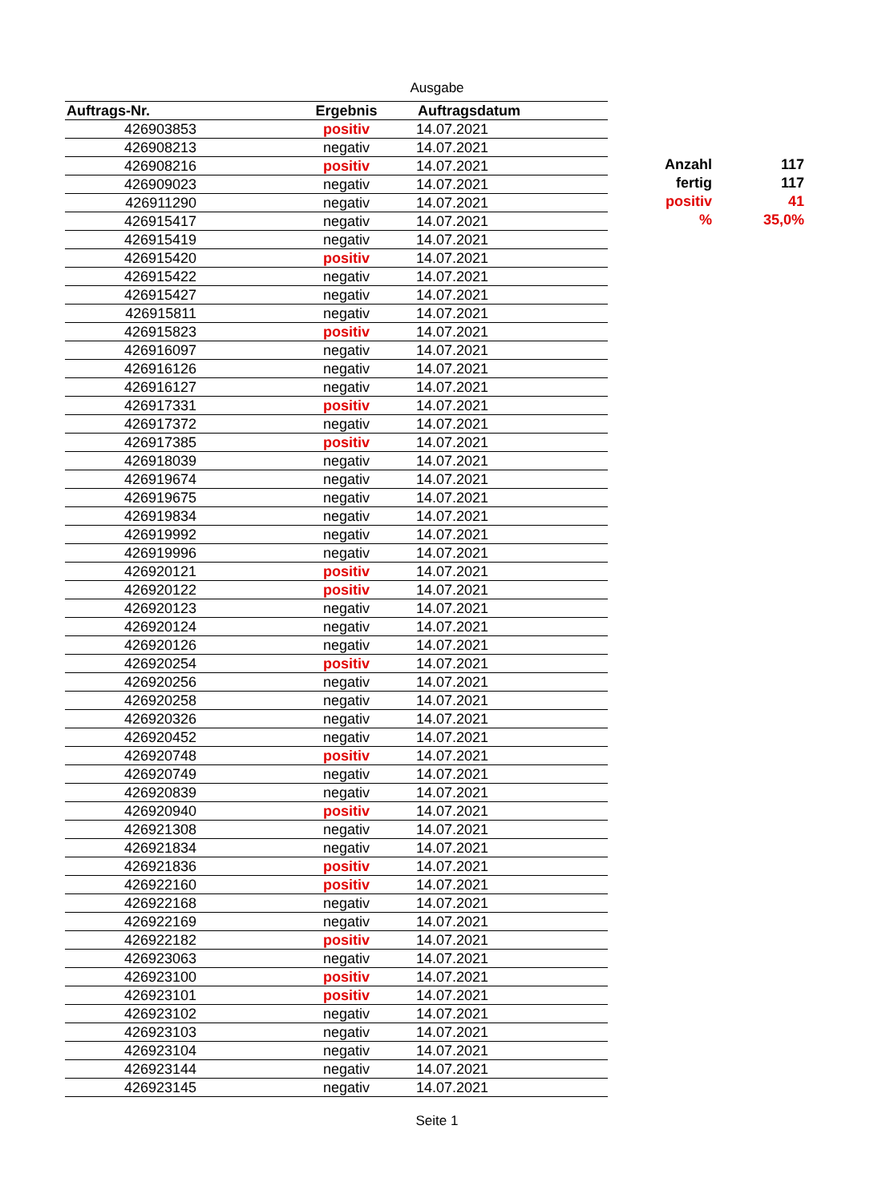Ausgabe
| Auftrags-Nr. | Ergebnis | Auftragsdatum |
| --- | --- | --- |
| 426903853 | positiv | 14.07.2021 |
| 426908213 | negativ | 14.07.2021 |
| 426908216 | positiv | 14.07.2021 |
| 426909023 | negativ | 14.07.2021 |
| 426911290 | negativ | 14.07.2021 |
| 426915417 | negativ | 14.07.2021 |
| 426915419 | negativ | 14.07.2021 |
| 426915420 | positiv | 14.07.2021 |
| 426915422 | negativ | 14.07.2021 |
| 426915427 | negativ | 14.07.2021 |
| 426915811 | negativ | 14.07.2021 |
| 426915823 | positiv | 14.07.2021 |
| 426916097 | negativ | 14.07.2021 |
| 426916126 | negativ | 14.07.2021 |
| 426916127 | negativ | 14.07.2021 |
| 426917331 | positiv | 14.07.2021 |
| 426917372 | negativ | 14.07.2021 |
| 426917385 | positiv | 14.07.2021 |
| 426918039 | negativ | 14.07.2021 |
| 426919674 | negativ | 14.07.2021 |
| 426919675 | negativ | 14.07.2021 |
| 426919834 | negativ | 14.07.2021 |
| 426919992 | negativ | 14.07.2021 |
| 426919996 | negativ | 14.07.2021 |
| 426920121 | positiv | 14.07.2021 |
| 426920122 | positiv | 14.07.2021 |
| 426920123 | negativ | 14.07.2021 |
| 426920124 | negativ | 14.07.2021 |
| 426920126 | negativ | 14.07.2021 |
| 426920254 | positiv | 14.07.2021 |
| 426920256 | negativ | 14.07.2021 |
| 426920258 | negativ | 14.07.2021 |
| 426920326 | negativ | 14.07.2021 |
| 426920452 | negativ | 14.07.2021 |
| 426920748 | positiv | 14.07.2021 |
| 426920749 | negativ | 14.07.2021 |
| 426920839 | negativ | 14.07.2021 |
| 426920940 | positiv | 14.07.2021 |
| 426921308 | negativ | 14.07.2021 |
| 426921834 | negativ | 14.07.2021 |
| 426921836 | positiv | 14.07.2021 |
| 426922160 | positiv | 14.07.2021 |
| 426922168 | negativ | 14.07.2021 |
| 426922169 | negativ | 14.07.2021 |
| 426922182 | positiv | 14.07.2021 |
| 426923063 | negativ | 14.07.2021 |
| 426923100 | positiv | 14.07.2021 |
| 426923101 | positiv | 14.07.2021 |
| 426923102 | negativ | 14.07.2021 |
| 426923103 | negativ | 14.07.2021 |
| 426923104 | negativ | 14.07.2021 |
| 426923144 | negativ | 14.07.2021 |
| 426923145 | negativ | 14.07.2021 |
| Anzahl | 117 |
| fertig | 117 |
| positiv | 41 |
| % | 35,0% |
Seite 1